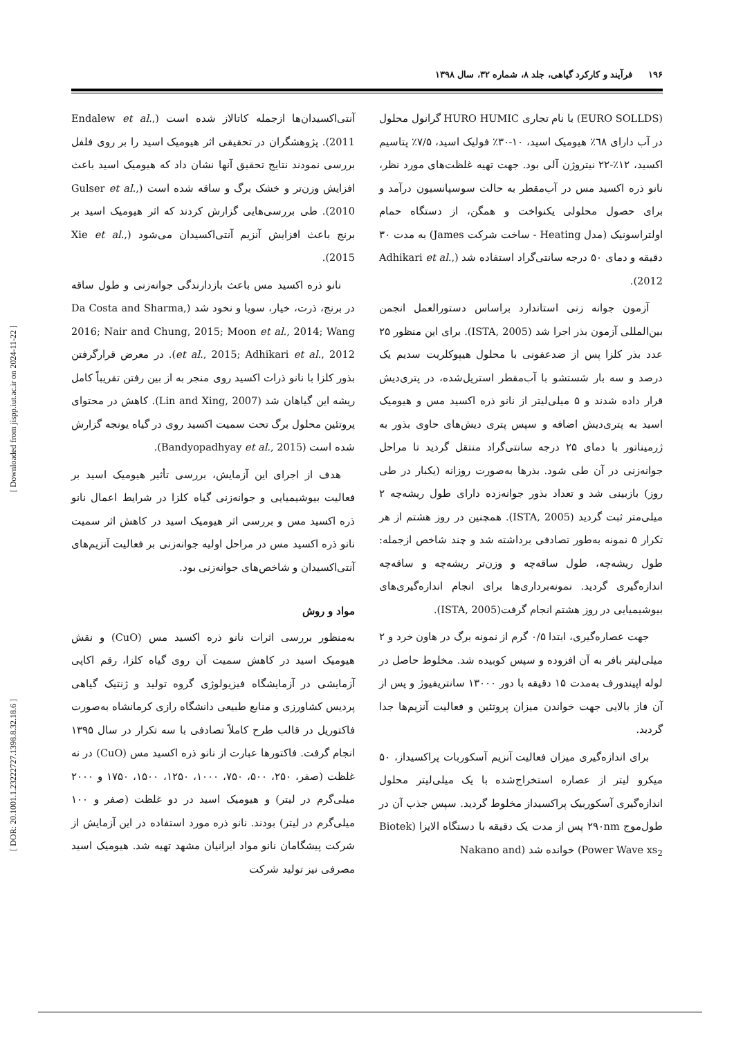۱۹۶ فرآیند و کارکرد گیاهی، جلد ۸، شماره ۳۲، سال ۱۳۹۸
آنتی‌اکسیدان‌ها ازجمله کاتالاز شده است (Endalew et al., 2011). پژوهشگران در تحقیقی اثر هیومیک اسید را بر روی فلفل بررسی نمودند نتایج تحقیق آنها نشان داد که هیومیک اسید باعث افزایش وزن‌تر و خشک برگ و ساقه شده است (Gulser et al., 2010). طی بررسی‌هایی گزارش کردند که اثر هیومیک اسید بر برنج باعث افزایش آنزیم آنتی‌اکسیدان می‌شود (Xie et al., 2015).
نانو ذره اکسید مس باعث بازدارندگی جوانه‌زنی و طول ساقه در برنج، ذرت، خیار، سویا و نخود شد (Da Costa and Sharma, 2016; Nair and Chung, 2015; Moon et al., 2014; Wang et al., 2015; Adhikari et al., 2012). در معرض قرارگرفتن بذور کلزا با نانو ذرات اکسید روی منجر به از بین رفتن تقریباً کامل ریشه این گیاهان شد (Lin and Xing, 2007). کاهش در محتوای پروتئین محلول برگ تحت سمیت اکسید روی در گیاه یونجه گزارش شده است (Bandyopadhyay et al., 2015).
هدف از اجرای این آزمایش، بررسی تأثیر هیومیک اسید بر فعالیت بیوشیمیایی و جوانه‌زنی گیاه کلزا در شرایط اعمال نانو ذره اکسید مس و بررسی اثر هیومیک اسید در کاهش اثر سمیت نانو ذره اکسید مس در مراحل اولیه جوانه‌زنی بر فعالیت آنزیم‌های آنتی‌اکسیدان و شاخص‌های جوانه‌زنی بود.
مواد و روش
به‌منظور بررسی اثرات نانو ذره اکسید مس (CuO) و نقش هیومیک اسید در کاهش سمیت آن روی گیاه کلزا، رقم اکاپی آزمایشی در آزمایشگاه فیزیولوژی گروه تولید و ژنتیک گیاهی پردیس کشاورزی و منابع طبیعی دانشگاه رازی کرمانشاه به‌صورت فاکتوریل در قالب طرح کاملاً تصادفی با سه تکرار در سال ۱۳۹۵ انجام گرفت. فاکتورها عبارت از نانو ذره اکسید مس (CuO) در نه غلظت (صفر، ۲۵۰، ۵۰۰، ۷۵۰، ۱۰۰۰، ۱۲۵۰، ۱۵۰۰، ۱۷۵۰ و ۲۰۰۰ میلی‌گرم در لیتر) و هیومیک اسید در دو غلظت (صفر و ۱۰۰ میلی‌گرم در لیتر) بودند. نانو ذره مورد استفاده در این آزمایش از شرکت پیشگامان نانو مواد ایرانیان مشهد تهیه شد. هیومیک اسید مصرفی نیز تولید شرکت
(EURO SOLLDS) با نام تجاری HURO HUMIC گرانول محلول در آب دارای ٦٨٪ هیومیک اسید، ۱۰-۳۰٪ فولیک اسید، ۷/۵٪ پتاسیم اکسید، ۱۲٪-۲۲ نیتروژن آلی بود. جهت تهیه غلظت‌های مورد نظر، نانو ذره اکسید مس در آب‌مقطر به حالت سوسپانسیون درآمد و برای حصول محلولی یکنواخت و همگن، از دستگاه حمام اولتراسونیک (مدل Heating - ساخت شرکت James) به مدت ۳۰ دقیقه و دمای ۵۰ درجه سانتی‌گراد استفاده شد (Adhikari et al., 2012).
آزمون جوانه زنی استاندارد براساس دستورالعمل انجمن بین‌المللی آزمون بذر اجرا شد (ISTA, 2005). برای این منظور ۲۵ عدد بذر کلزا پس از ضدعفونی با محلول هیپوکلریت سدیم یک درصد و سه بار شستشو با آب‌مقطر استریل‌شده، در پتری‌دیش قرار داده شدند و ۵ میلی‌لیتر از نانو ذره اکسید مس و هیومیک اسید به پتری‌دیش اضافه و سپس پتری دیش‌های حاوی بذور به ژرمیناتور با دمای ۲۵ درجه سانتی‌گراد منتقل گردید تا مراحل جوانه‌زنی در آن طی شود. بذرها به‌صورت روزانه (یکبار در طی روز) بازبینی شد و تعداد بذور جوانه‌زده دارای طول ریشه‌چه ۲ میلی‌متر ثبت گردید (ISTA, 2005). همچنین در روز هشتم از هر تکرار ۵ نمونه به‌طور تصادفی برداشته شد و چند شاخص ازجمله: طول ریشه‌چه، طول ساقه‌چه و وزن‌تر ریشه‌چه و ساقه‌چه اندازه‌گیری گردید. نمونه‌برداری‌ها برای انجام اندازه‌گیری‌های بیوشیمیایی در روز هشتم انجام گرفت(ISTA, 2005).
جهت عصاره‌گیری، ابتدا ۰/۵ گرم از نمونه برگ در هاون خرد و ۲ میلی‌لیتر بافر به آن افزوده و سپس کوبیده شد. مخلوط حاصل در لوله اپیندورف به‌مدت ۱۵ دقیقه با دور ۱۳۰۰۰ سانتریفیوژ و پس از آن فاز بالایی جهت خواندن میزان پروتئین و فعالیت آنزیم‌ها جدا گردید.
برای اندازه‌گیری میزان فعالیت آنزیم آسکوربات پراکسیداز، ۵۰ میکرو لیتر از عصاره استخراج‌شده با یک میلی‌لیتر محلول اندازه‌گیری آسکوربیک پراکسیداز مخلوط گردید. سپس جذب آن در طول‌موج ۲۹۰nm پس از مدت یک دقیقه با دستگاه الایزا (Biotek Power Wave xs<sub>2</sub>) خوانده شد (Nakano and
[ Downloaded from jispp.iut.ac.ir on 2024-11-22 ]
[ DOR: 20.1001.1.23222727.1398.8.32.18.6 ]